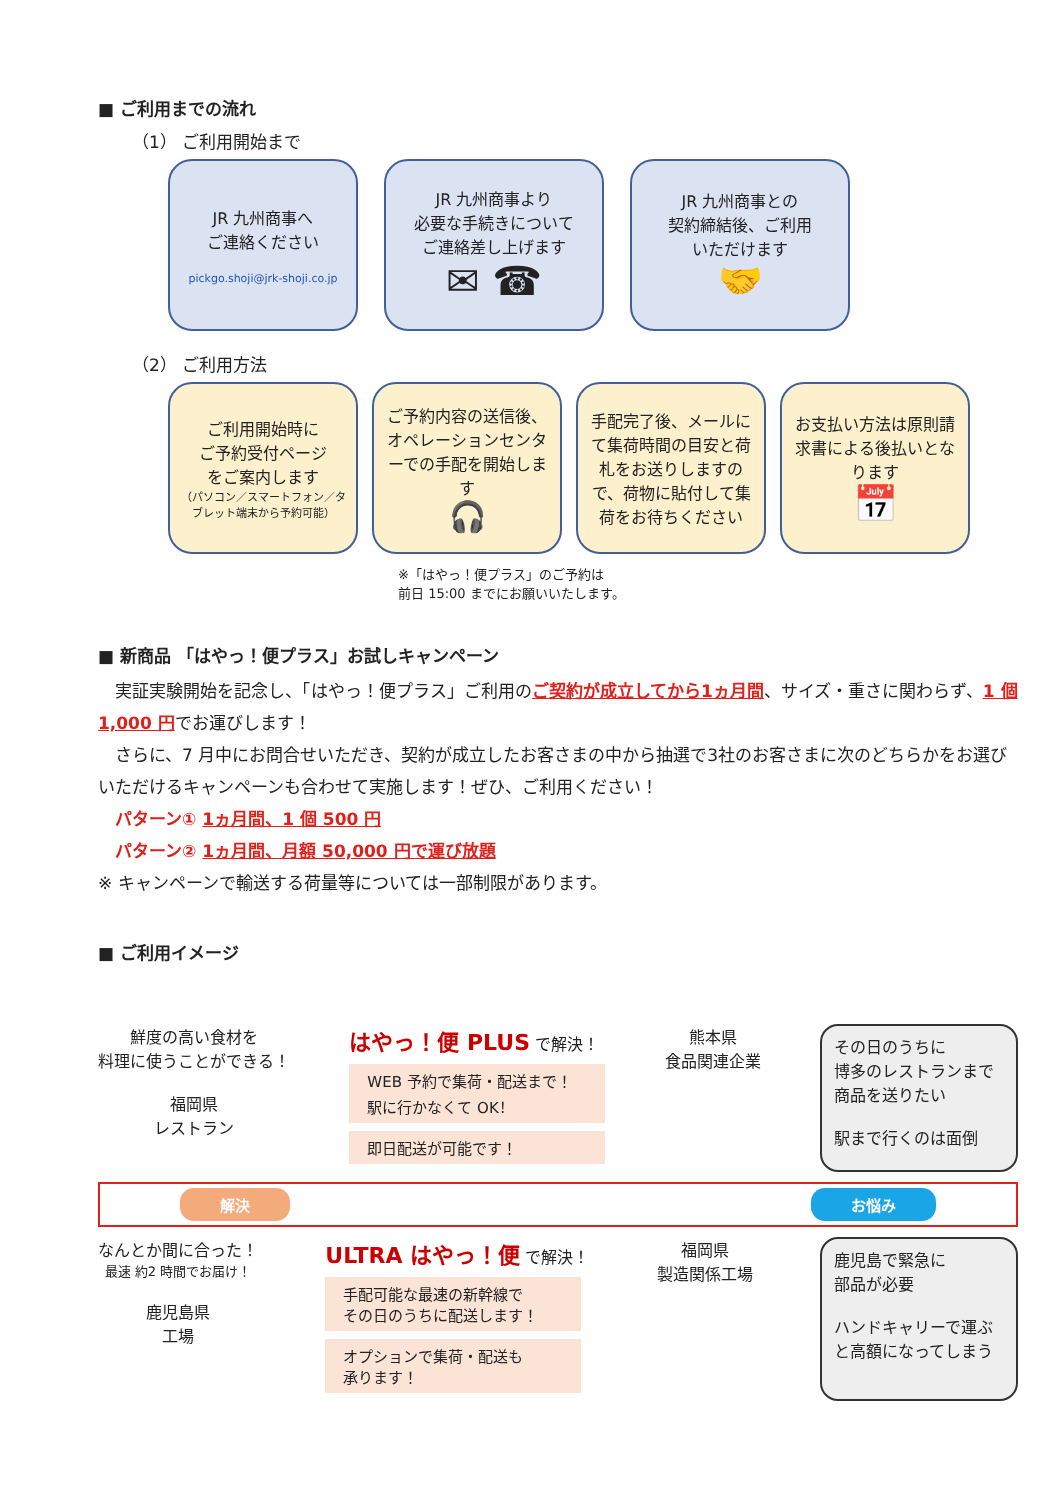■ ご利用までの流れ
（1） ご利用開始まで
JR 九州商事へ
ご連絡ください
pickgo.shoji@jrk-shoji.co.jp
JR 九州商事より
必要な手続きについて
ご連絡差し上げます
✉ ☎
JR 九州商事との
契約締結後、ご利用
いただけます
🤝
（2） ご利用方法
ご利用開始時に
ご予約受付ページ
をご案内します
（パソコン／スマートフォン／タブレット端末から予約可能）
ご予約内容の送信後、オペレーションセンターでの手配を開始します
🎧
手配完了後、メールにて集荷時間の目安と荷札をお送りしますので、荷物に貼付して集荷をお待ちください
お支払い方法は原則請求書による後払いとなります
📅
※「はやっ！便プラス」のご予約は
前日 15:00 までにお願いいたします。
■ 新商品 「はやっ！便プラス」お試しキャンペーン
　実証実験開始を記念し、「はやっ！便プラス」ご利用のご契約が成立してから1ヵ月間、サイズ・重さに関わらず、1 個 1,000 円でお運びします！
　さらに、7 月中にお問合せいただき、契約が成立したお客さまの中から抽選で3社のお客さまに次のどちらかをお選びいただけるキャンペーンも合わせて実施します！ぜひ、ご利用ください！
　パターン① 1ヵ月間、1 個 500 円
　パターン② 1ヵ月間、月額 50,000 円で運び放題
※ キャンペーンで輸送する荷量等については一部制限があります。
■ ご利用イメージ
鮮度の高い食材を
料理に使うことができる！
福岡県
レストラン
はやっ！便 PLUS で解決！
WEB 予約で集荷・配送まで！
駅に行かなくて OK！
即日配送が可能です！
熊本県
食品関連企業
その日のうちに
博多のレストランまで
商品を送りたい
駅まで行くのは面倒
解決 お悩み
なんとか間に合った！
最速 約2 時間でお届け！
鹿児島県
工場
ULTRA はやっ！便 で解決！
手配可能な最速の新幹線で
その日のうちに配送します！
オプションで集荷・配送も
承ります！
福岡県
製造関係工場
鹿児島で緊急に
部品が必要
ハンドキャリーで運ぶと高額になってしまう